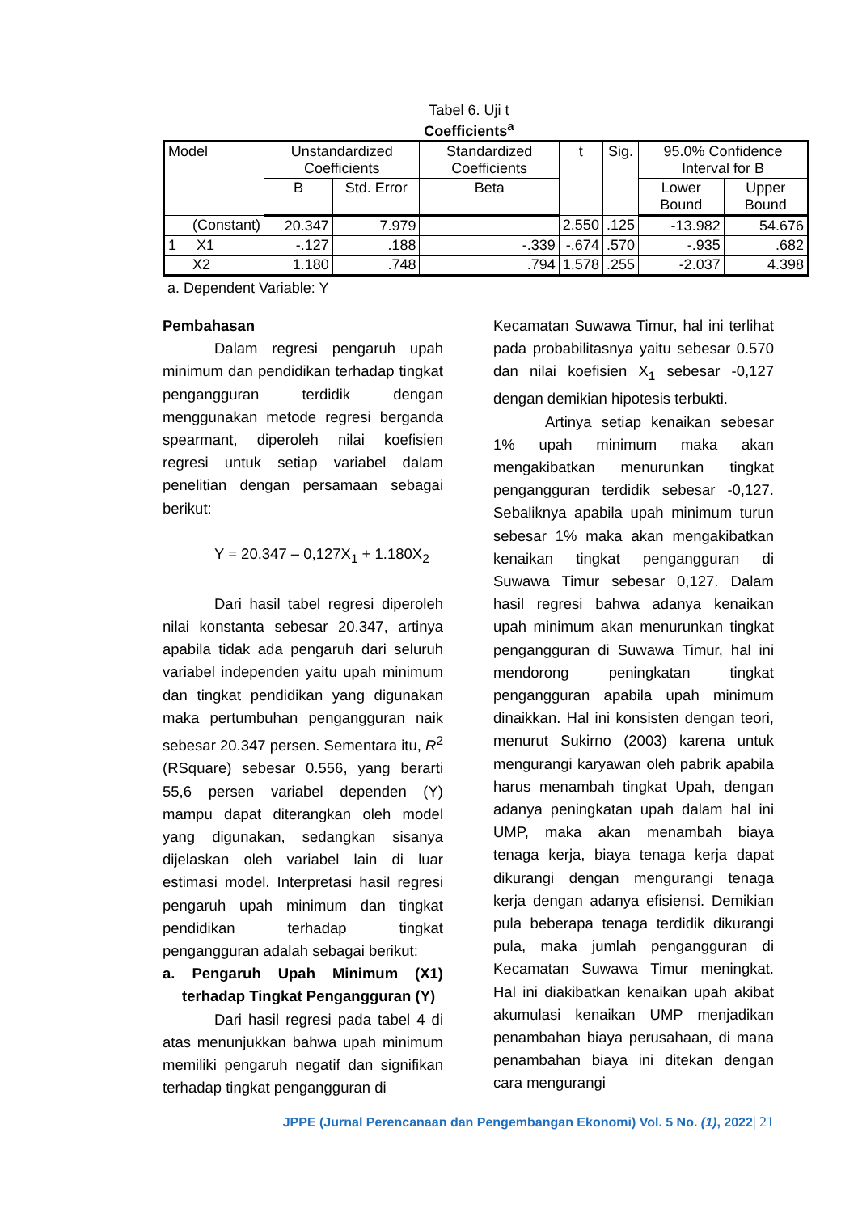Tabel 6. Uji t
Coefficients<sup>a</sup>
| Model | Unstandardized Coefficients | | Standardized Coefficients | t | Sig. | 95.0% Confidence Interval for B | |
| --- | --- | --- | --- | --- | --- | --- | --- |
| | B | Std. Error | Beta | | | Lower Bound | Upper Bound |
| (Constant) | 20.347 | 7.979 | | 2.550 | .125 | -13.982 | 54.676 |
| 1 X1 | -.127 | .188 | -.339 | -.674 | .570 | -.935 | .682 |
| X2 | 1.180 | .748 | .794 | 1.578 | .255 | -2.037 | 4.398 |
a. Dependent Variable: Y
Pembahasan
Dalam regresi pengaruh upah minimum dan pendidikan terhadap tingkat pengangguran terdidik dengan menggunakan metode regresi berganda spearmant, diperoleh nilai koefisien regresi untuk setiap variabel dalam penelitian dengan persamaan sebagai berikut:
Y = 20.347 – 0,127X<sub>1</sub> + 1.180X<sub>2</sub>
Dari hasil tabel regresi diperoleh nilai konstanta sebesar 20.347, artinya apabila tidak ada pengaruh dari seluruh variabel independen yaitu upah minimum dan tingkat pendidikan yang digunakan maka pertumbuhan pengangguran naik sebesar 20.347 persen. Sementara itu, R<sup>2</sup> (RSquare) sebesar 0.556, yang berarti 55,6 persen variabel dependen (Y) mampu dapat diterangkan oleh model yang digunakan, sedangkan sisanya dijelaskan oleh variabel lain di luar estimasi model. Interpretasi hasil regresi pengaruh upah minimum dan tingkat pendidikan terhadap tingkat pengangguran adalah sebagai berikut:
a. Pengaruh Upah Minimum (X1) terhadap Tingkat Pengangguran (Y)
Dari hasil regresi pada tabel 4 di atas menunjukkan bahwa upah minimum memiliki pengaruh negatif dan signifikan terhadap tingkat pengangguran di
Kecamatan Suwawa Timur, hal ini terlihat pada probabilitasnya yaitu sebesar 0.570 dan nilai koefisien X<sub>1</sub> sebesar -0,127 dengan demikian hipotesis terbukti.
Artinya setiap kenaikan sebesar 1% upah minimum maka akan mengakibatkan menurunkan tingkat pengangguran terdidik sebesar -0,127. Sebaliknya apabila upah minimum turun sebesar 1% maka akan mengakibatkan kenaikan tingkat pengangguran di Suwawa Timur sebesar 0,127. Dalam hasil regresi bahwa adanya kenaikan upah minimum akan menurunkan tingkat pengangguran di Suwawa Timur, hal ini mendorong peningkatan tingkat pengangguran apabila upah minimum dinaikkan. Hal ini konsisten dengan teori, menurut Sukirno (2003) karena untuk mengurangi karyawan oleh pabrik apabila harus menambah tingkat Upah, dengan adanya peningkatan upah dalam hal ini UMP, maka akan menambah biaya tenaga kerja, biaya tenaga kerja dapat dikurangi dengan mengurangi tenaga kerja dengan adanya efisiensi. Demikian pula beberapa tenaga terdidik dikurangi pula, maka jumlah pengangguran di Kecamatan Suwawa Timur meningkat. Hal ini diakibatkan kenaikan upah akibat akumulasi kenaikan UMP menjadikan penambahan biaya perusahaan, di mana penambahan biaya ini ditekan dengan cara mengurangi
JPPE (Jurnal Perencanaan dan Pengembangan Ekonomi) Vol. 5 No. (1), 2022| 21